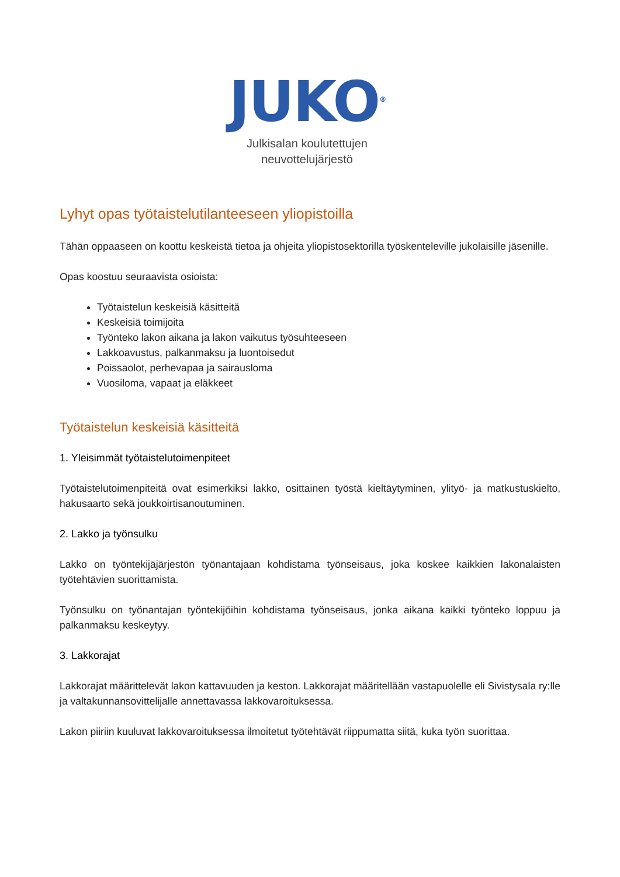JUKO<sup>®</sup>
Julkisalan koulutettujen
neuvottelujärjestö
Lyhyt opas työtaistelutilanteeseen yliopistoilla
Tähän oppaaseen on koottu keskeistä tietoa ja ohjeita yliopistosektorilla työskenteleville jukolaisille jäsenille.
Opas koostuu seuraavista osioista:
Työtaistelun keskeisiä käsitteitä
Keskeisiä toimijoita
Työnteko lakon aikana ja lakon vaikutus työsuhteeseen
Lakkoavustus, palkanmaksu ja luontoisedut
Poissaolot, perhevapaa ja sairausloma
Vuosiloma, vapaat ja eläkkeet
Työtaistelun keskeisiä käsitteitä
1. Yleisimmät työtaistelutoimenpiteet
Työtaistelutoimenpiteitä ovat esimerkiksi lakko, osittainen työstä kieltäytyminen, ylityö- ja matkustuskielto, hakusaarto sekä joukkoirtisanoutuminen.
2. Lakko ja työnsulku
Lakko on työntekijäjärjestön työnantajaan kohdistama työnseisaus, joka koskee kaikkien lakonalaisten työtehtävien suorittamista.
Työnsulku on työnantajan työntekijöihin kohdistama työnseisaus, jonka aikana kaikki työnteko loppuu ja palkanmaksu keskeytyy.
3. Lakkorajat
Lakkorajat määrittelevät lakon kattavuuden ja keston. Lakkorajat määritellään vastapuolelle eli Sivistysala ry:lle ja valtakunnansovittelijalle annettavassa lakkovaroituksessa.
Lakon piiriin kuuluvat lakkovaroituksessa ilmoitetut työtehtävät riippumatta siitä, kuka työn suorittaa.